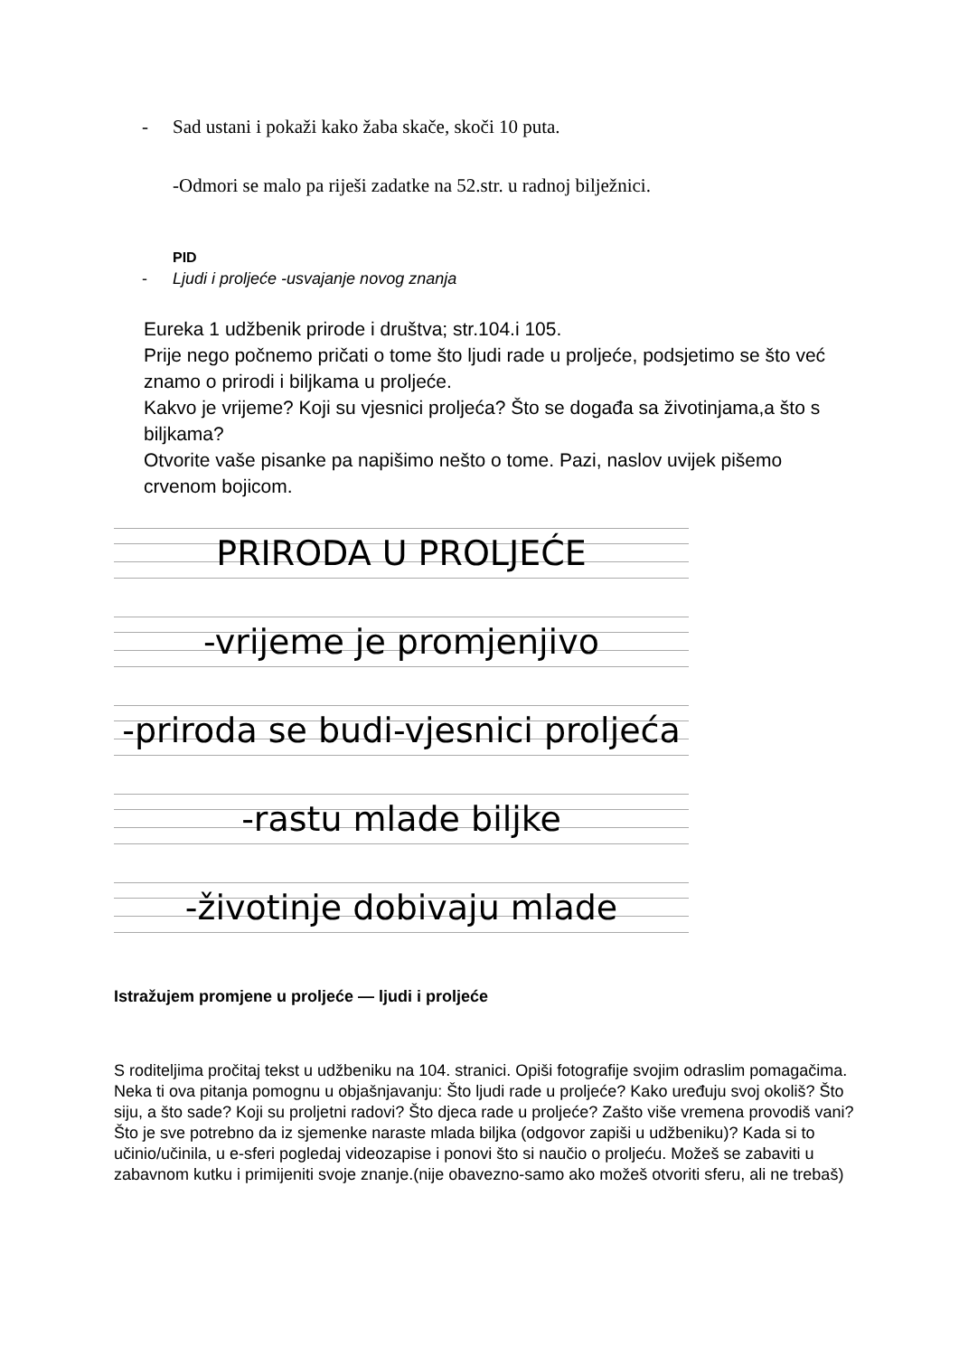- Sad ustani i pokaži kako žaba skače, skoči 10 puta.
-Odmori se malo pa riješi zadatke na 52.str. u radnoj bilježnici.
PID
- Ljudi i proljeće -usvajanje novog znanja
Eureka 1 udžbenik prirode i društva; str.104.i 105.
Prije nego počnemo pričati o tome što ljudi rade u proljeće, podsjetimo se što već znamo o prirodi i biljkama u proljeće.
Kakvo je vrijeme? Koji su vjesnici proljeća? Što se događa sa životinjama,a što s biljkama?
Otvorite vaše pisanke pa napišimo nešto o tome. Pazi, naslov uvijek pišemo crvenom bojicom.
PRIRODA U PROLJEĆE
-vrijeme je promjenjivo
-priroda se budi-vjesnici proljeća
-rastu mlade biljke
-životinje dobivaju mlade
Istražujem promjene u proljeće — ljudi i proljeće
S roditeljima pročitaj tekst u udžbeniku na 104. stranici. Opiši fotografije svojim odraslim pomagačima. Neka ti ova pitanja pomognu u objašnjavanju: Što ljudi rade u proljeće? Kako uređuju svoj okoliš? Što siju, a što sade? Koji su proljetni radovi? Što djeca rade u proljeće? Zašto više vremena provodiš vani? Što je sve potrebno da iz sjemenke naraste mlada biljka (odgovor zapiši u udžbeniku)? Kada si to učinio/učinila, u e-sferi pogledaj videozapise i ponovi što si naučio o proljeću. Možeš se zabaviti u zabavnom kutku i primijeniti svoje znanje.(nije obavezno-samo ako možeš otvoriti sferu, ali ne trebaš)